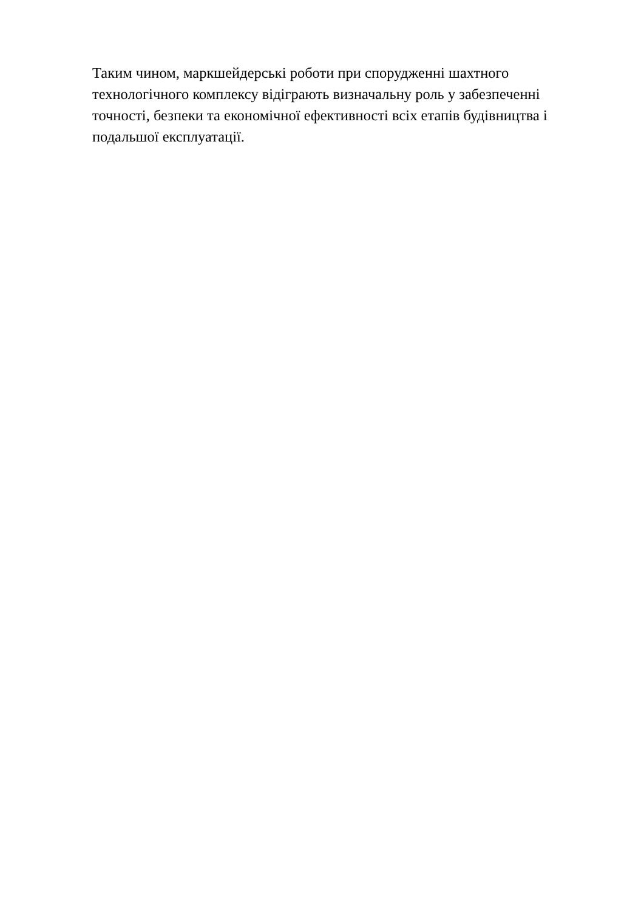Таким чином, маркшейдерські роботи при спорудженні шахтного технологічного комплексу відіграють визначальну роль у забезпеченні точності, безпеки та економічної ефективності всіх етапів будівництва і подальшої експлуатації.